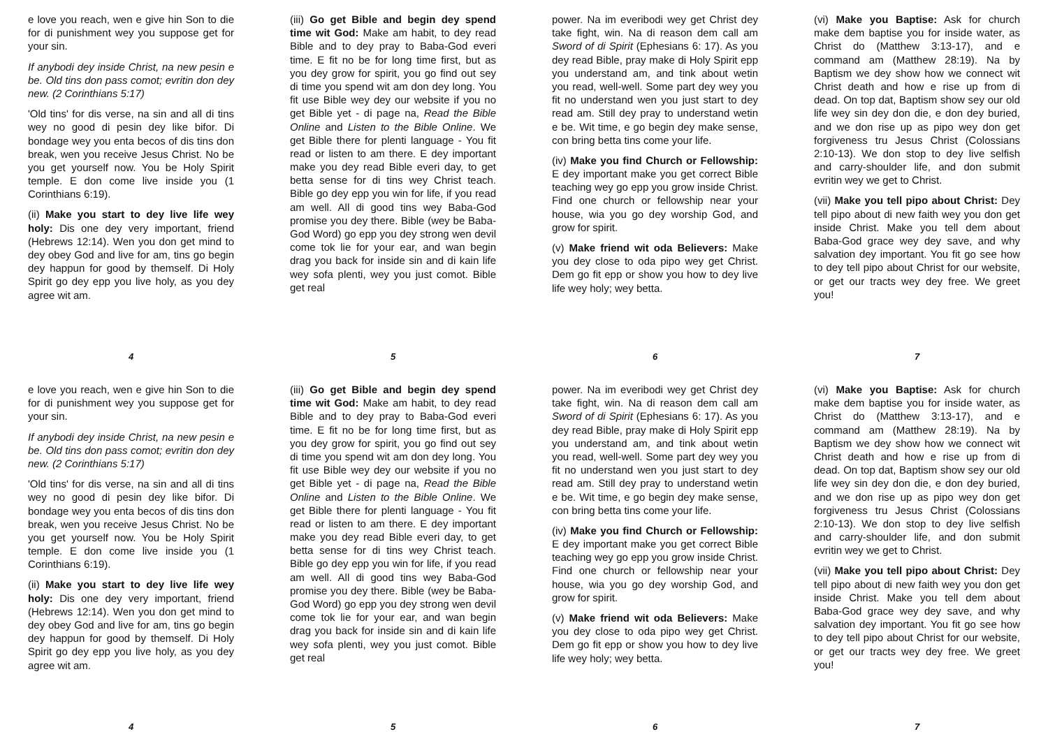e love you reach, wen e give hin Son to die for di punishment wey you suppose get for your sin.
If anybodi dey inside Christ, na new pesin e be. Old tins don pass comot; evritin don dey new. (2 Corinthians 5:17)
'Old tins' for dis verse, na sin and all di tins wey no good di pesin dey like bifor. Di bondage wey you enta becos of dis tins don break, wen you receive Jesus Christ. No be you get yourself now. You be Holy Spirit temple. E don come live inside you (1 Corinthians 6:19).
(ii) Make you start to dey live life wey holy: Dis one dey very important, friend (Hebrews 12:14). Wen you don get mind to dey obey God and live for am, tins go begin dey happun for good by themself. Di Holy Spirit go dey epp you live holy, as you dey agree wit am.
4
(iii) Go get Bible and begin dey spend time wit God: Make am habit, to dey read Bible and to dey pray to Baba-God everi time. E fit no be for long time first, but as you dey grow for spirit, you go find out sey di time you spend wit am don dey long. You fit use Bible wey dey our website if you no get Bible yet - di page na, Read the Bible Online and Listen to the Bible Online. We get Bible there for plenti language - You fit read or listen to am there. E dey important make you dey read Bible everi day, to get betta sense for di tins wey Christ teach. Bible go dey epp you win for life, if you read am well. All di good tins wey Baba-God promise you dey there. Bible (wey be Baba-God Word) go epp you dey strong wen devil come tok lie for your ear, and wan begin drag you back for inside sin and di kain life wey sofa plenti, wey you just comot. Bible get real
5
power. Na im everibodi wey get Christ dey take fight, win. Na di reason dem call am Sword of di Spirit (Ephesians 6: 17). As you dey read Bible, pray make di Holy Spirit epp you understand am, and tink about wetin you read, well-well. Some part dey wey you fit no understand wen you just start to dey read am. Still dey pray to understand wetin e be. Wit time, e go begin dey make sense, con bring betta tins come your life.
(iv) Make you find Church or Fellowship: E dey important make you get correct Bible teaching wey go epp you grow inside Christ. Find one church or fellowship near your house, wia you go dey worship God, and grow for spirit.
(v) Make friend wit oda Believers: Make you dey close to oda pipo wey get Christ. Dem go fit epp or show you how to dey live life wey holy; wey betta.
6
(vi) Make you Baptise: Ask for church make dem baptise you for inside water, as Christ do (Matthew 3:13-17), and e command am (Matthew 28:19). Na by Baptism we dey show how we connect wit Christ death and how e rise up from di dead. On top dat, Baptism show sey our old life wey sin dey don die, e don dey buried, and we don rise up as pipo wey don get forgiveness tru Jesus Christ (Colossians 2:10-13). We don stop to dey live selfish and carry-shoulder life, and don submit evritin wey we get to Christ.
(vii) Make you tell pipo about Christ: Dey tell pipo about di new faith wey you don get inside Christ. Make you tell dem about Baba-God grace wey dey save, and why salvation dey important. You fit go see how to dey tell pipo about Christ for our website, or get our tracts wey dey free. We greet you!
7
e love you reach, wen e give hin Son to die for di punishment wey you suppose get for your sin.
If anybodi dey inside Christ, na new pesin e be. Old tins don pass comot; evritin don dey new. (2 Corinthians 5:17)
'Old tins' for dis verse, na sin and all di tins wey no good di pesin dey like bifor. Di bondage wey you enta becos of dis tins don break, wen you receive Jesus Christ. No be you get yourself now. You be Holy Spirit temple. E don come live inside you (1 Corinthians 6:19).
(ii) Make you start to dey live life wey holy: Dis one dey very important, friend (Hebrews 12:14). Wen you don get mind to dey obey God and live for am, tins go begin dey happun for good by themself. Di Holy Spirit go dey epp you live holy, as you dey agree wit am.
4
(iii) Go get Bible and begin dey spend time wit God: Make am habit, to dey read Bible and to dey pray to Baba-God everi time. E fit no be for long time first, but as you dey grow for spirit, you go find out sey di time you spend wit am don dey long. You fit use Bible wey dey our website if you no get Bible yet - di page na, Read the Bible Online and Listen to the Bible Online. We get Bible there for plenti language - You fit read or listen to am there. E dey important make you dey read Bible everi day, to get betta sense for di tins wey Christ teach. Bible go dey epp you win for life, if you read am well. All di good tins wey Baba-God promise you dey there. Bible (wey be Baba-God Word) go epp you dey strong wen devil come tok lie for your ear, and wan begin drag you back for inside sin and di kain life wey sofa plenti, wey you just comot. Bible get real
5
power. Na im everibodi wey get Christ dey take fight, win. Na di reason dem call am Sword of di Spirit (Ephesians 6: 17). As you dey read Bible, pray make di Holy Spirit epp you understand am, and tink about wetin you read, well-well. Some part dey wey you fit no understand wen you just start to dey read am. Still dey pray to understand wetin e be. Wit time, e go begin dey make sense, con bring betta tins come your life.
(iv) Make you find Church or Fellowship: E dey important make you get correct Bible teaching wey go epp you grow inside Christ. Find one church or fellowship near your house, wia you go dey worship God, and grow for spirit.
(v) Make friend wit oda Believers: Make you dey close to oda pipo wey get Christ. Dem go fit epp or show you how to dey live life wey holy; wey betta.
6
(vi) Make you Baptise: Ask for church make dem baptise you for inside water, as Christ do (Matthew 3:13-17), and e command am (Matthew 28:19). Na by Baptism we dey show how we connect wit Christ death and how e rise up from di dead. On top dat, Baptism show sey our old life wey sin dey don die, e don dey buried, and we don rise up as pipo wey don get forgiveness tru Jesus Christ (Colossians 2:10-13). We don stop to dey live selfish and carry-shoulder life, and don submit evritin wey we get to Christ.
(vii) Make you tell pipo about Christ: Dey tell pipo about di new faith wey you don get inside Christ. Make you tell dem about Baba-God grace wey dey save, and why salvation dey important. You fit go see how to dey tell pipo about Christ for our website, or get our tracts wey dey free. We greet you!
7